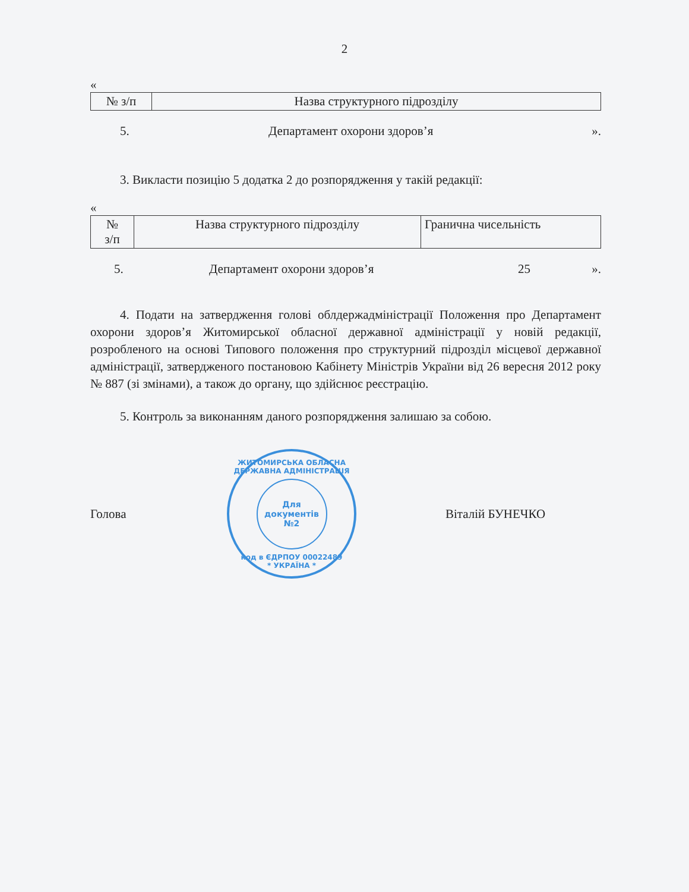2
«
| № з/п | Назва структурного підрозділу |
| --- | --- |
5. Департамент охорони здоров’я ».
3. Викласти позицію 5 додатка 2 до розпорядження у такій редакції:
«
| № з/п | Назва структурного підрозділу | Гранична чисельність |
| --- | --- | --- |
5. Департамент охорони здоров’я 25 ».
4. Подати на затвердження голові облдержадміністрації Положення про Департамент охорони здоров’я Житомирської обласної державної адміністрації у новій редакції, розробленого на основі Типового положення про структурний підрозділ місцевої державної адміністрації, затвердженого постановою Кабінету Міністрів України від 26 вересня 2012 року № 887 (зі змінами), а також до органу, що здійснює реєстрацію.
5. Контроль за виконанням даного розпорядження залишаю за собою.
Голова
ЖИТОМИРСЬКА ОБЛАСНА ДЕРЖАВНА АДМІНІСТРАЦІЯ
Для
документів
№2
код в ЄДРПОУ 00022489
* УКРАЇНА *
Віталій БУНЕЧКО